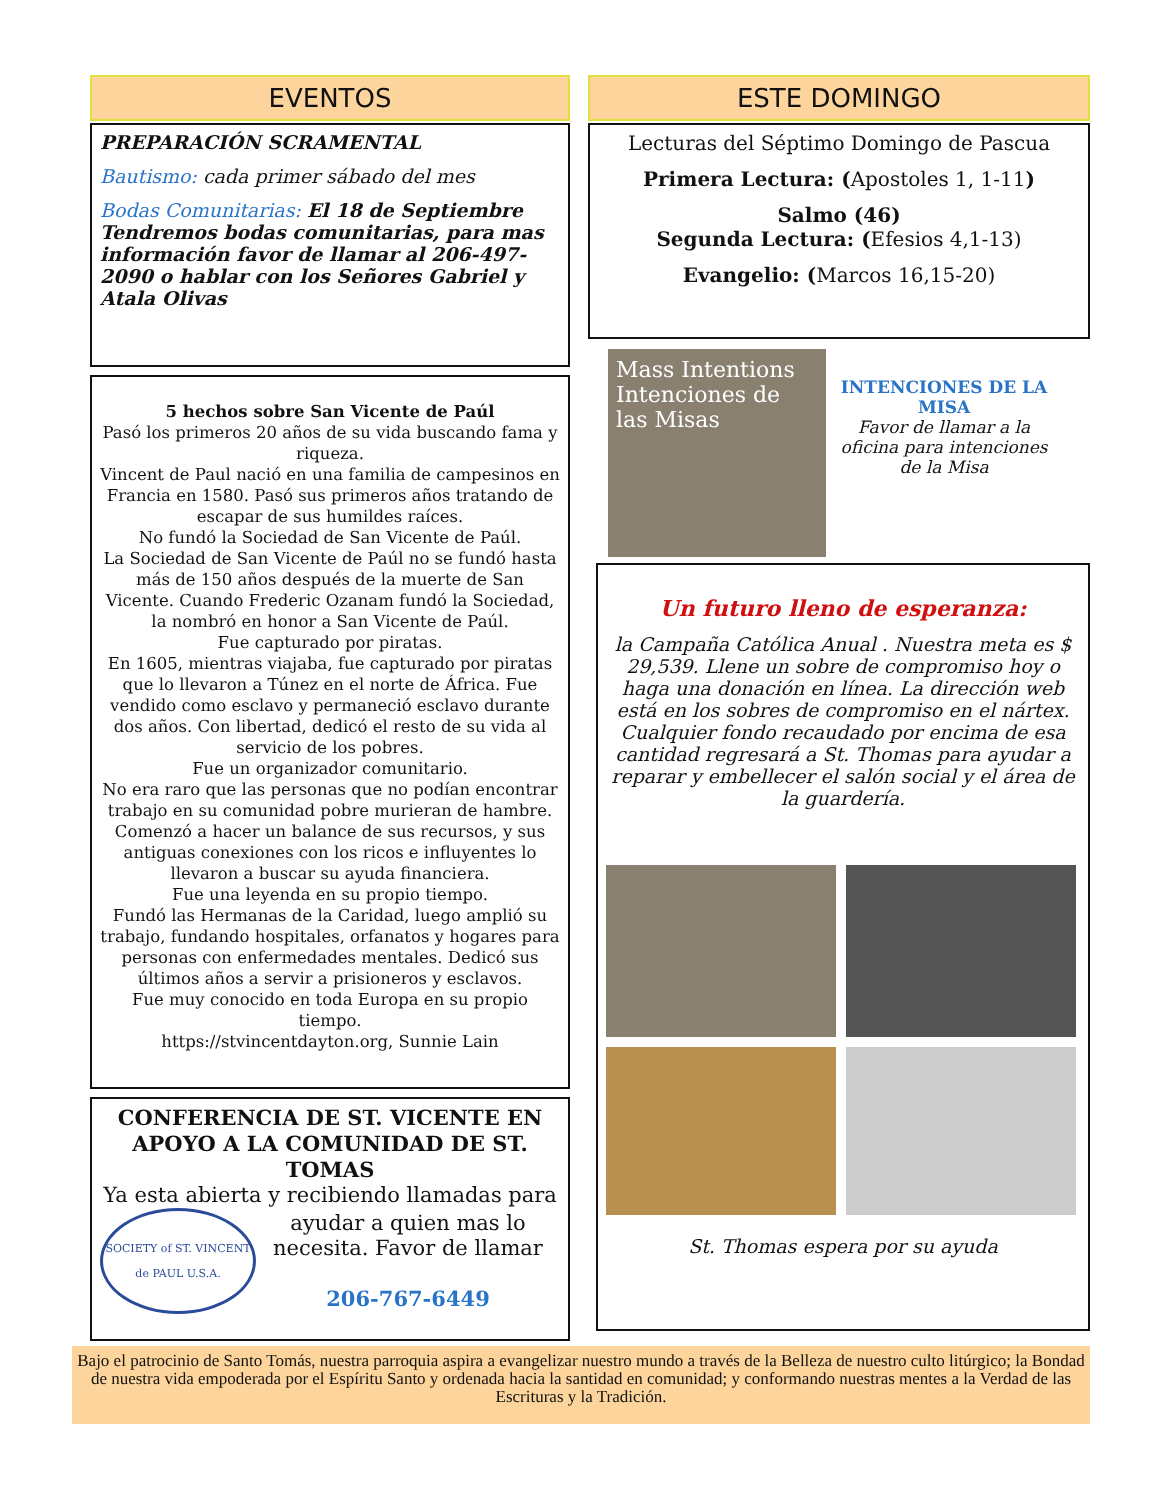EVENTOS
PREPARACIÓN SCRAMENTAL
Bautismo: cada primer sábado del mes
Bodas Comunitarias: El 18 de Septiembre Tendremos bodas comunitarias, para mas información favor de llamar al 206-497-2090 o hablar con los Señores Gabriel y Atala Olivas
5 hechos sobre San Vicente de Paúl
Pasó los primeros 20 años de su vida buscando fama y riqueza.
Vincent de Paul nació en una familia de campesinos en Francia en 1580. Pasó sus primeros años tratando de escapar de sus humildes raíces.
No fundó la Sociedad de San Vicente de Paúl.
La Sociedad de San Vicente de Paúl no se fundó hasta más de 150 años después de la muerte de San Vicente. Cuando Frederic Ozanam fundó la Sociedad, la nombró en honor a San Vicente de Paúl.
Fue capturado por piratas.
En 1605, mientras viajaba, fue capturado por piratas que lo llevaron a Túnez en el norte de África. Fue vendido como esclavo y permaneció esclavo durante dos años. Con libertad, dedicó el resto de su vida al servicio de los pobres.
Fue un organizador comunitario.
No era raro que las personas que no podían encontrar trabajo en su comunidad pobre murieran de hambre. Comenzó a hacer un balance de sus recursos, y sus antiguas conexiones con los ricos e influyentes lo llevaron a buscar su ayuda financiera.
Fue una leyenda en su propio tiempo.
Fundó las Hermanas de la Caridad, luego amplió su trabajo, fundando hospitales, orfanatos y hogares para personas con enfermedades mentales. Dedicó sus últimos años a servir a prisioneros y esclavos.
Fue muy conocido en toda Europa en su propio tiempo.
https://stvincentdayton.org, Sunnie Lain
CONFERENCIA DE ST. VICENTE EN APOYO A LA COMUNIDAD DE ST. TOMAS
Ya esta abierta y recibiendo llamadas para
SOCIETY of ST. VINCENT de PAUL U.S.A.
ayudar a quien mas lo necesita. Favor de llamar
206-767-6449
ESTE DOMINGO
Lecturas del Séptimo Domingo de Pascua
Primera Lectura: (Apostoles 1, 1-11)
Salmo (46)
Segunda Lectura: (Efesios 4,1-13)
Evangelio: (Marcos 16,15-20)
Mass Intentions
Intenciones de las Misas
INTENCIONES DE LA MISA
Favor de llamar a la oficina para intenciones de la Misa
Un futuro lleno de esperanza:
la Campaña Católica Anual . Nuestra meta es $ 29,539. Llene un sobre de compromiso hoy o haga una donación en línea. La dirección web está en los sobres de compromiso en el nártex. Cualquier fondo recaudado por encima de esa cantidad regresará a St. Thomas para ayudar a reparar y embellecer el salón social y el área de la guardería.
St. Thomas espera por su ayuda
Bajo el patrocinio de Santo Tomás, nuestra parroquia aspira a evangelizar nuestro mundo a través de la Belleza de nuestro culto litúrgico; la Bondad de nuestra vida empoderada por el Espíritu Santo y ordenada hacia la santidad en comunidad; y conformando nuestras mentes a la Verdad de las Escrituras y la Tradición.